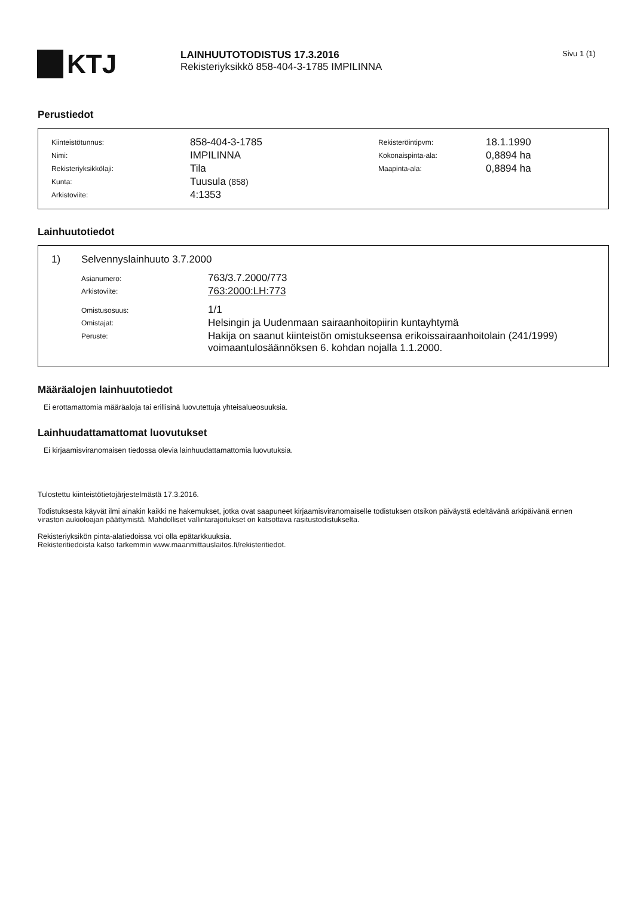KTJ
LAINHUUTOTODISTUS 17.3.2016
Rekisteriyksikkö 858-404-3-1785 IMPILINNA
Sivu 1 (1)
Perustiedot
| Kiinteistötunnus: | 858-404-3-1785 | Rekisteröintipvm: | 18.1.1990 |
| Nimi: | IMPILINNA | Kokonaispinta-ala: | 0,8894 ha |
| Rekisteriyksikkölaji: | Tila | Maapinta-ala: | 0,8894 ha |
| Kunta: | Tuusula (858) | | |
| Arkistoviite: | 4:1353 | | |
Lainhuutotiedot
| 1) | Selvennyslainhuuto 3.7.2000 | |
| | Asianumero: | 763/3.7.2000/773 |
| | Arkistoviite: | 763:2000:LH:773 |
| | Omistusosuus: | 1/1 |
| | Omistajat: | Helsingin ja Uudenmaan sairaanhoitopiirin kuntayhtymä |
| | Peruste: | Hakija on saanut kiinteistön omistukseensa erikoissairaanhoitolain (241/1999) voimaantulosäännöksen 6. kohdan nojalla 1.1.2000. |
Määräalojen lainhuutotiedot
Ei erottamattomia määräaloja tai erillisinä luovutettuja yhteisalueosuuksia.
Lainhuudattamattomat luovutukset
Ei kirjaamisviranomaisen tiedossa olevia lainhuudattamattomia luovutuksia.
Tulostettu kiinteistötietojärjestelmästä 17.3.2016.
Todistuksesta käyvät ilmi ainakin kaikki ne hakemukset, jotka ovat saapuneet kirjaamisviranomaiselle todistuksen otsikon päiväystä edeltävänä arkipäivänä ennen viraston aukioloajan päättymistä. Mahdolliset vallintarajoitukset on katsottava rasitustodistukselta.
Rekisteriyksikön pinta-alatiedoissa voi olla epätarkkuuksia.
Rekisteritiedoista katso tarkemmin www.maanmittauslaitos.fi/rekisteritiedot.